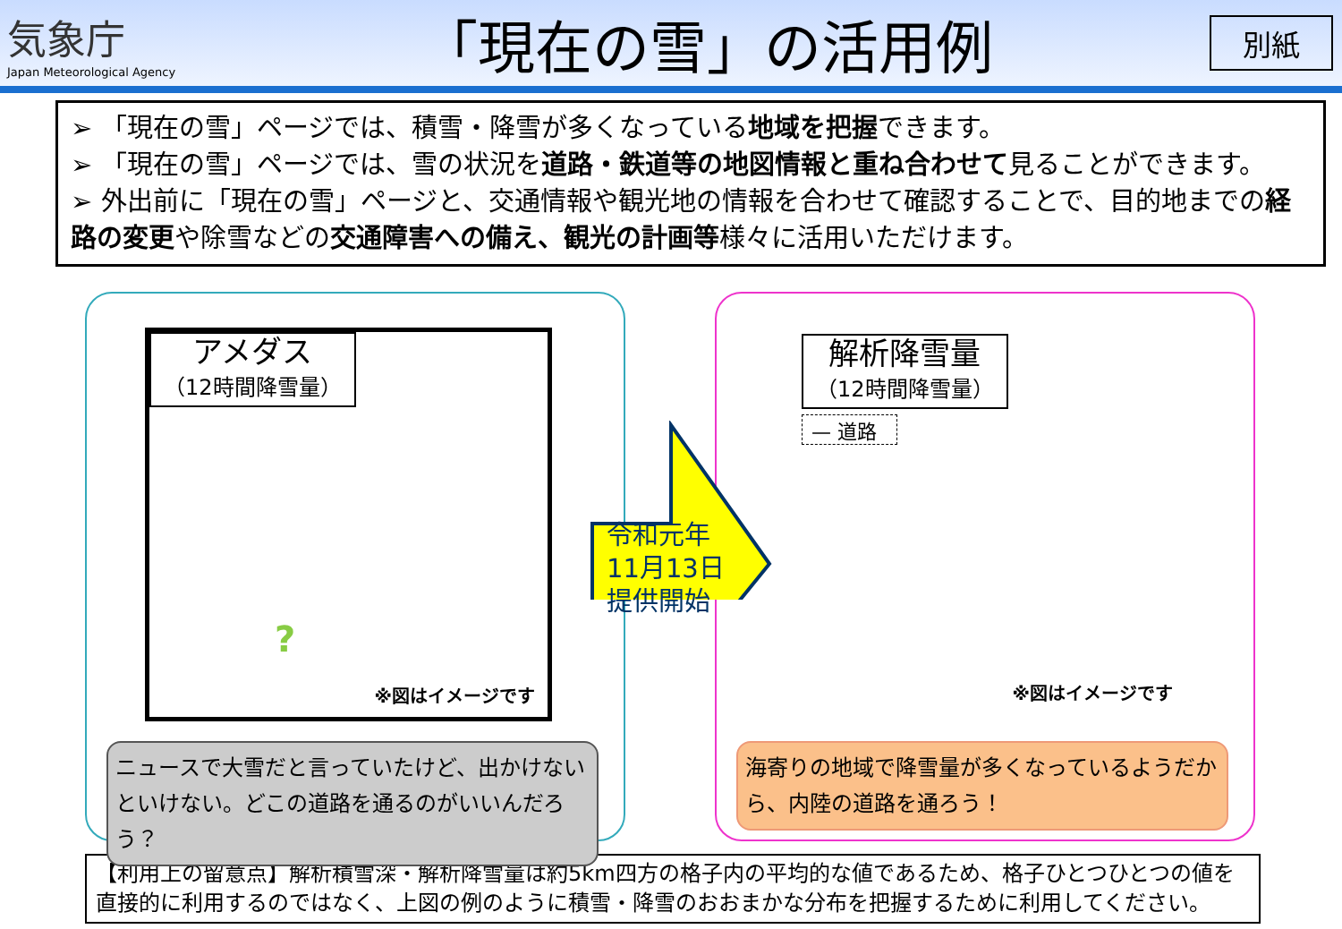気象庁
Japan Meteorological Agency
「現在の雪」の活用例
別紙
➢ 「現在の雪」ページでは、積雪・降雪が多くなっている地域を把握できます。
➢ 「現在の雪」ページでは、雪の状況を道路・鉄道等の地図情報と重ね合わせて見ることができます。
➢ 外出前に「現在の雪」ページと、交通情報や観光地の情報を合わせて確認することで、目的地までの経路の変更や除雪などの交通障害への備え、観光の計画等様々に活用いただけます。
アメダス
（12時間降雪量）
?
※図はイメージです
ニュースで大雪だと言っていたけど、出かけないといけない。どこの道路を通るのがいいんだろう？
解析降雪量
（12時間降雪量）
— 道路
※図はイメージです
海寄りの地域で降雪量が多くなっているようだから、内陸の道路を通ろう！
令和元年
11月13日
提供開始
【利用上の留意点】解析積雪深・解析降雪量は約5km四方の格子内の平均的な値であるため、格子ひとつひとつの値を直接的に利用するのではなく、上図の例のように積雪・降雪のおおまかな分布を把握するために利用してください。